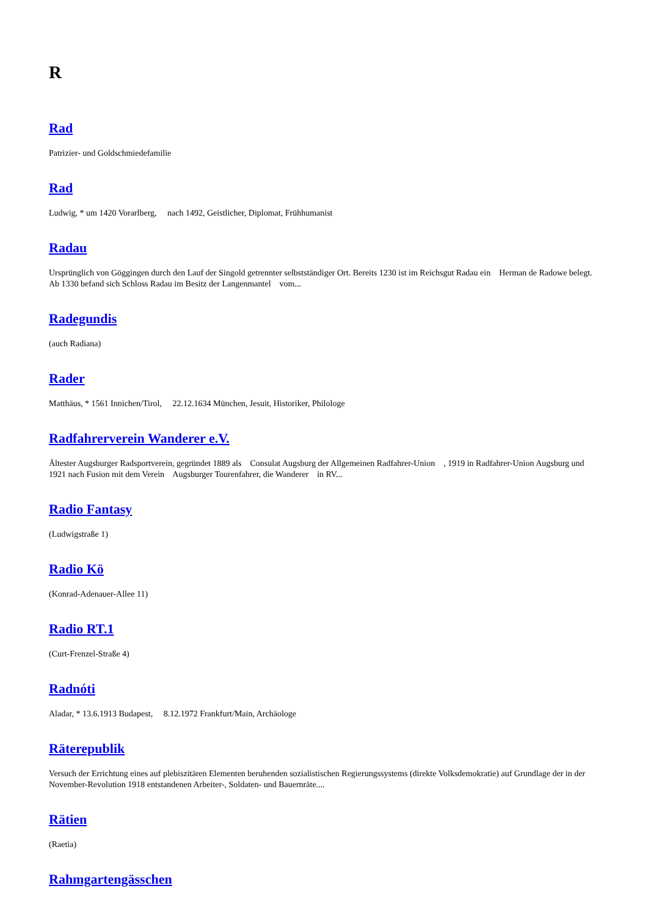R
Rad
Patrizier- und Goldschmiedefamilie
Rad
Ludwig, * um 1420 Vorarlberg, nach 1492, Geistlicher, Diplomat, Frühhumanist
Radau
Ursprünglich von Göggingen durch den Lauf der Singold getrennter selbstständiger Ort. Bereits 1230 ist im Reichsgut Radau ein Herman de Radowe belegt. Ab 1330 befand sich Schloss Radau im Besitz der Langenmantel vom...
Radegundis
(auch Radiana)
Rader
Matthäus, * 1561 Innichen/Tirol, 22.12.1634 München, Jesuit, Historiker, Philologe
Radfahrerverein Wanderer e.V.
Ältester Augsburger Radsportverein, gegründet 1889 als Consulat Augsburg der Allgemeinen Radfahrer-Union , 1919 in Radfahrer-Union Augsburg und 1921 nach Fusion mit dem Verein Augsburger Tourenfahrer, die Wanderer in RV...
Radio Fantasy
(Ludwigstraße 1)
Radio Kö
(Konrad-Adenauer-Allee 11)
Radio RT.1
(Curt-Frenzel-Straße 4)
Radnóti
Aladar, * 13.6.1913 Budapest, 8.12.1972 Frankfurt/Main, Archäologe
Räterepublik
Versuch der Errichtung eines auf plebiszitären Elementen beruhenden sozialistischen Regierungssystems (direkte Volksdemokratie) auf Grundlage der in der November-Revolution 1918 entstandenen Arbeiter-, Soldaten- und Bauernräte....
Rätien
(Raetia)
Rahmgartengässchen